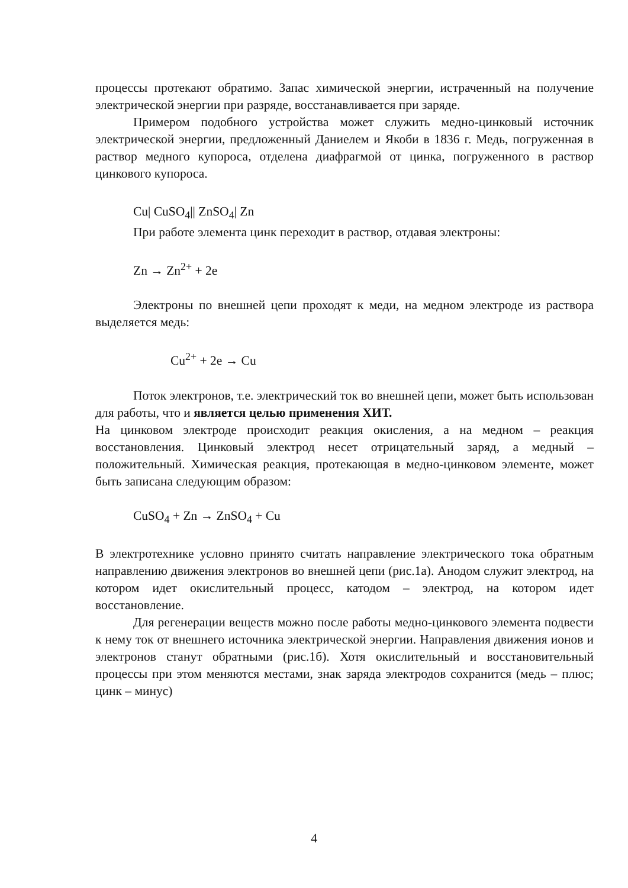процессы протекают обратимо. Запас химической энергии, истраченный на получение электрической энергии при разряде, восстанавливается при заряде.
Примером подобного устройства может служить медно-цинковый источник электрической энергии, предложенный Даниелем и Якоби в 1836 г. Медь, погруженная в раствор медного купороса, отделена диафрагмой от цинка, погруженного в раствор цинкового купороса.
Cu| CuSO<sub>4</sub>|| ZnSO<sub>4</sub>| Zn
При работе элемента цинк переходит в раствор, отдавая электроны:
Zn → Zn<sup>2+</sup> + 2e
Электроны по внешней цепи проходят к меди, на медном электроде из раствора выделяется медь:
Cu<sup>2+</sup> + 2e → Cu
Поток электронов, т.е. электрический ток во внешней цепи, может быть использован для работы, что и является целью применения ХИТ.
На цинковом электроде происходит реакция окисления, а на медном – реакция восстановления. Цинковый электрод несет отрицательный заряд, а медный – положительный. Химическая реакция, протекающая в медно-цинковом элементе, может быть записана следующим образом:
CuSO<sub>4</sub> + Zn → ZnSO<sub>4</sub> + Cu
В электротехнике условно принято считать направление электрического тока обратным направлению движения электронов во внешней цепи (рис.1а). Анодом служит электрод, на котором идет окислительный процесс, катодом – электрод, на котором идет восстановление.
Для регенерации веществ можно после работы медно-цинкового элемента подвести к нему ток от внешнего источника электрической энергии. Направления движения ионов и электронов станут обратными (рис.1б). Хотя окислительный и восстановительный процессы при этом меняются местами, знак заряда электродов сохранится (медь – плюс; цинк – минус)
4